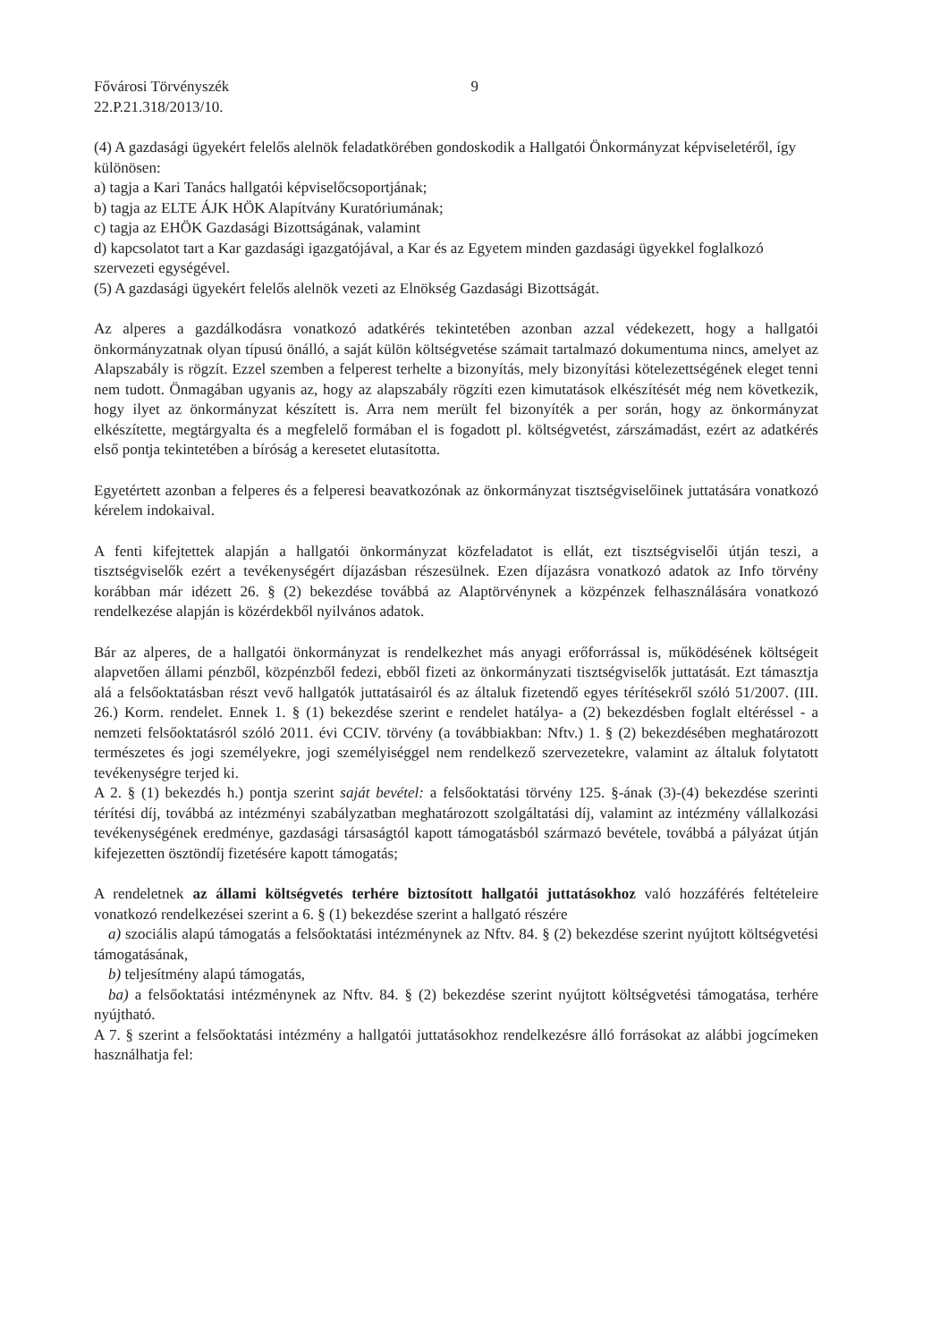Fővárosi Törvényszék 9
22.P.21.318/2013/10.
(4) A gazdasági ügyekért felelős alelnök feladatkörében gondoskodik a Hallgatói Önkormányzat képviseletéről, így különösen:
a) tagja a Kari Tanács hallgatói képviselőcsoportjának;
b) tagja az ELTE ÁJK HÖK Alapítvány Kuratóriumának;
c) tagja az EHÖK Gazdasági Bizottságának, valamint
d) kapcsolatot tart a Kar gazdasági igazgatójával, a Kar és az Egyetem minden gazdasági ügyekkel foglalkozó szervezeti egységével.
(5) A gazdasági ügyekért felelős alelnök vezeti az Elnökség Gazdasági Bizottságát.
Az alperes a gazdálkodásra vonatkozó adatkérés tekintetében azonban azzal védekezett, hogy a hallgatói önkormányzatnak olyan típusú önálló, a saját külön költségvetése számait tartalmazó dokumentuma nincs, amelyet az Alapszabály is rögzít. Ezzel szemben a felperest terhelte a bizonyítás, mely bizonyítási kötelezettségének eleget tenni nem tudott. Önmagában ugyanis az, hogy az alapszabály rögzíti ezen kimutatások elkészítését még nem következik, hogy ilyet az önkormányzat készített is. Arra nem merült fel bizonyíték a per során, hogy az önkormányzat elkészítette, megtárgyalta és a megfelelő formában el is fogadott pl. költségvetést, zárszámadást, ezért az adatkérés első pontja tekintetében a bíróság a keresetet elutasította.
Egyetértett azonban a felperes és a felperesi beavatkozónak az önkormányzat tisztségviselőinek juttatására vonatkozó kérelem indokaival.
A fenti kifejtettek alapján a hallgatói önkormányzat közfeladatot is ellát, ezt tisztségviselői útján teszi, a tisztségviselők ezért a tevékenységért díjazásban részesülnek. Ezen díjazásra vonatkozó adatok az Info törvény korábban már idézett 26. § (2) bekezdése továbbá az Alaptörvénynek a közpénzek felhasználására vonatkozó rendelkezése alapján is közérdekből nyilvános adatok.
Bár az alperes, de a hallgatói önkormányzat is rendelkezhet más anyagi erőforrással is, működésének költségeit alapvetően állami pénzből, közpénzből fedezi, ebből fizeti az önkormányzati tisztségviselők juttatását. Ezt támasztja alá a felsőoktatásban részt vevő hallgatók juttatásairól és az általuk fizetendő egyes térítésekről szóló 51/2007. (III. 26.) Korm. rendelet. Ennek 1. § (1) bekezdése szerint e rendelet hatálya- a (2) bekezdésben foglalt eltéréssel - a nemzeti felsőoktatásról szóló 2011. évi CCIV. törvény (a továbbiakban: Nftv.) 1. § (2) bekezdésében meghatározott természetes és jogi személyekre, jogi személyiséggel nem rendelkező szervezetekre, valamint az általuk folytatott tevékenységre terjed ki.
A 2. § (1) bekezdés h.) pontja szerint saját bevétel: a felsőoktatási törvény 125. §-ának (3)-(4) bekezdése szerinti térítési díj, továbbá az intézményi szabályzatban meghatározott szolgáltatási díj, valamint az intézmény vállalkozási tevékenységének eredménye, gazdasági társaságtól kapott támogatásból származó bevétele, továbbá a pályázat útján kifejezetten ösztöndíj fizetésére kapott támogatás;
A rendeletnek az állami költségvetés terhére biztosított hallgatói juttatásokhoz való hozzáférés feltételeire vonatkozó rendelkezései szerint a 6. § (1) bekezdése szerint a hallgató részére
a) szociális alapú támogatás a felsőoktatási intézménynek az Nftv. 84. § (2) bekezdése szerint nyújtott költségvetési támogatásának,
b) teljesítmény alapú támogatás,
ba) a felsőoktatási intézménynek az Nftv. 84. § (2) bekezdése szerint nyújtott költségvetési támogatása, terhére nyújtható.
A 7. § szerint a felsőoktatási intézmény a hallgatói juttatásokhoz rendelkezésre álló forrásokat az alábbi jogcímeken használhatja fel: